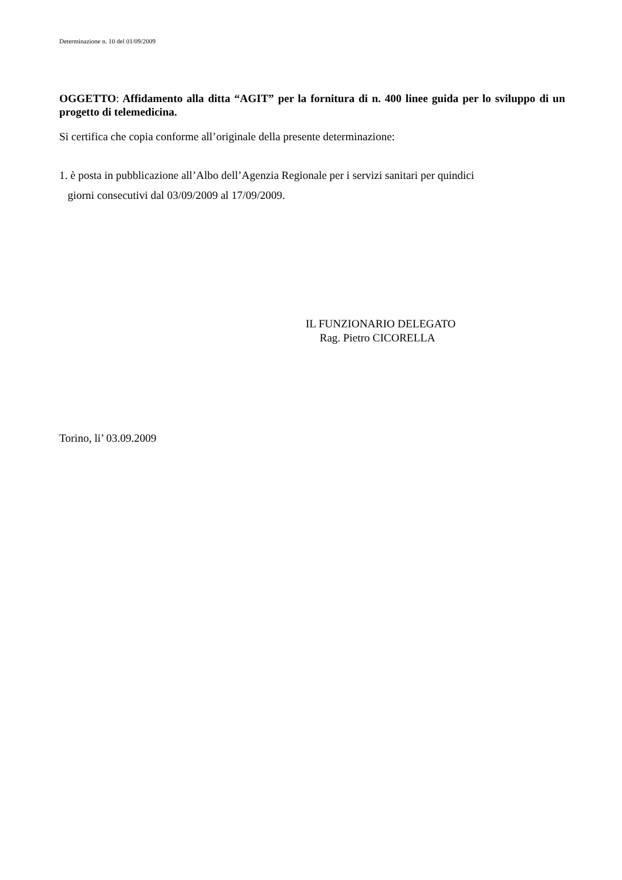Determinazione n. 10 del 01/09/2009
OGGETTO: Affidamento alla ditta “AGIT” per la fornitura di n. 400 linee guida per lo sviluppo di un progetto di telemedicina.
Si certifica che copia conforme all’originale della presente determinazione:
1. è posta in pubblicazione all’Albo dell’Agenzia Regionale per i servizi sanitari per quindici
giorni consecutivi dal 03/09/2009 al 17/09/2009.
IL FUNZIONARIO DELEGATO
Rag. Pietro CICORELLA
Torino, li’ 03.09.2009